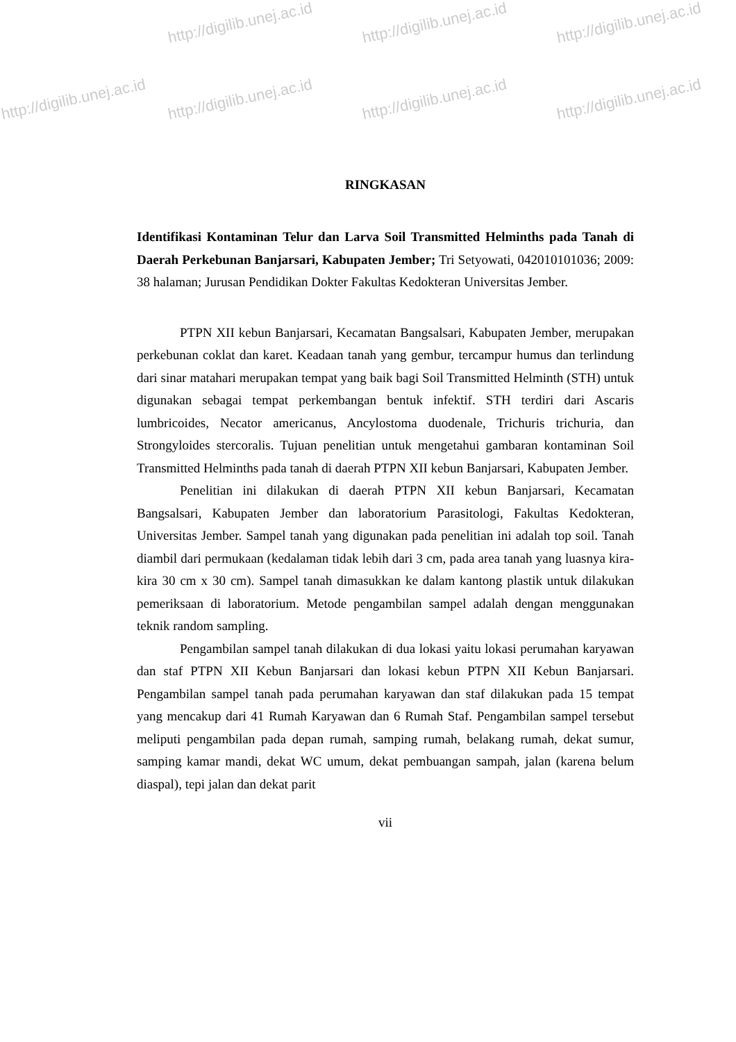http://digilib.unej.ac.id http://digilib.unej.ac.id http://digilib.unej.ac.id
http://digilib.unej.ac.id http://digilib.unej.ac.id http://digilib.unej.ac.id http://digilib.unej.ac.id
RINGKASAN
Identifikasi Kontaminan Telur dan Larva Soil Transmitted Helminths pada Tanah di Daerah Perkebunan Banjarsari, Kabupaten Jember; Tri Setyowati, 042010101036; 2009: 38 halaman; Jurusan Pendidikan Dokter Fakultas Kedokteran Universitas Jember.
PTPN XII kebun Banjarsari, Kecamatan Bangsalsari, Kabupaten Jember, merupakan perkebunan coklat dan karet. Keadaan tanah yang gembur, tercampur humus dan terlindung dari sinar matahari merupakan tempat yang baik bagi Soil Transmitted Helminth (STH) untuk digunakan sebagai tempat perkembangan bentuk infektif. STH terdiri dari Ascaris lumbricoides, Necator americanus, Ancylostoma duodenale, Trichuris trichuria, dan Strongyloides stercoralis. Tujuan penelitian untuk mengetahui gambaran kontaminan Soil Transmitted Helminths pada tanah di daerah PTPN XII kebun Banjarsari, Kabupaten Jember.
Penelitian ini dilakukan di daerah PTPN XII kebun Banjarsari, Kecamatan Bangsalsari, Kabupaten Jember dan laboratorium Parasitologi, Fakultas Kedokteran, Universitas Jember. Sampel tanah yang digunakan pada penelitian ini adalah top soil. Tanah diambil dari permukaan (kedalaman tidak lebih dari 3 cm, pada area tanah yang luasnya kira-kira 30 cm x 30 cm). Sampel tanah dimasukkan ke dalam kantong plastik untuk dilakukan pemeriksaan di laboratorium. Metode pengambilan sampel adalah dengan menggunakan teknik random sampling.
Pengambilan sampel tanah dilakukan di dua lokasi yaitu lokasi perumahan karyawan dan staf PTPN XII Kebun Banjarsari dan lokasi kebun PTPN XII Kebun Banjarsari. Pengambilan sampel tanah pada perumahan karyawan dan staf dilakukan pada 15 tempat yang mencakup dari 41 Rumah Karyawan dan 6 Rumah Staf. Pengambilan sampel tersebut meliputi pengambilan pada depan rumah, samping rumah, belakang rumah, dekat sumur, samping kamar mandi, dekat WC umum, dekat pembuangan sampah, jalan (karena belum diaspal), tepi jalan dan dekat parit
vii